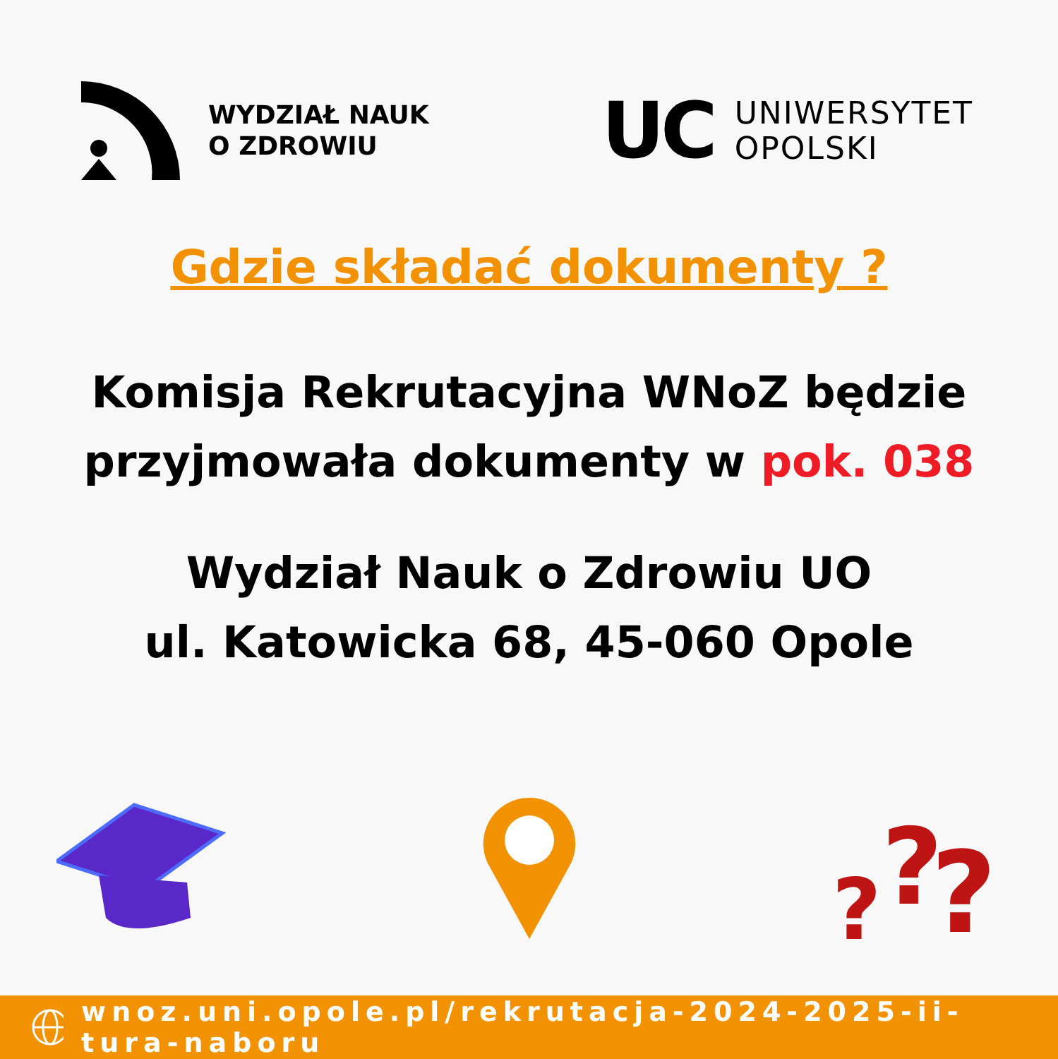WYDZIAŁ NAUK
O ZDROWIU
UC
UNIWERSYTET
OPOLSKI
Gdzie składać dokumenty ?
Komisja Rekrutacyjna WNoZ będzie
przyjmowała dokumenty w pok. 038
Wydział Nauk o Zdrowiu UO
ul. Katowicka 68, 45-060 Opole
?
?
?
wnoz.uni.opole.pl/rekrutacja-2024-2025-ii-tura-naboru